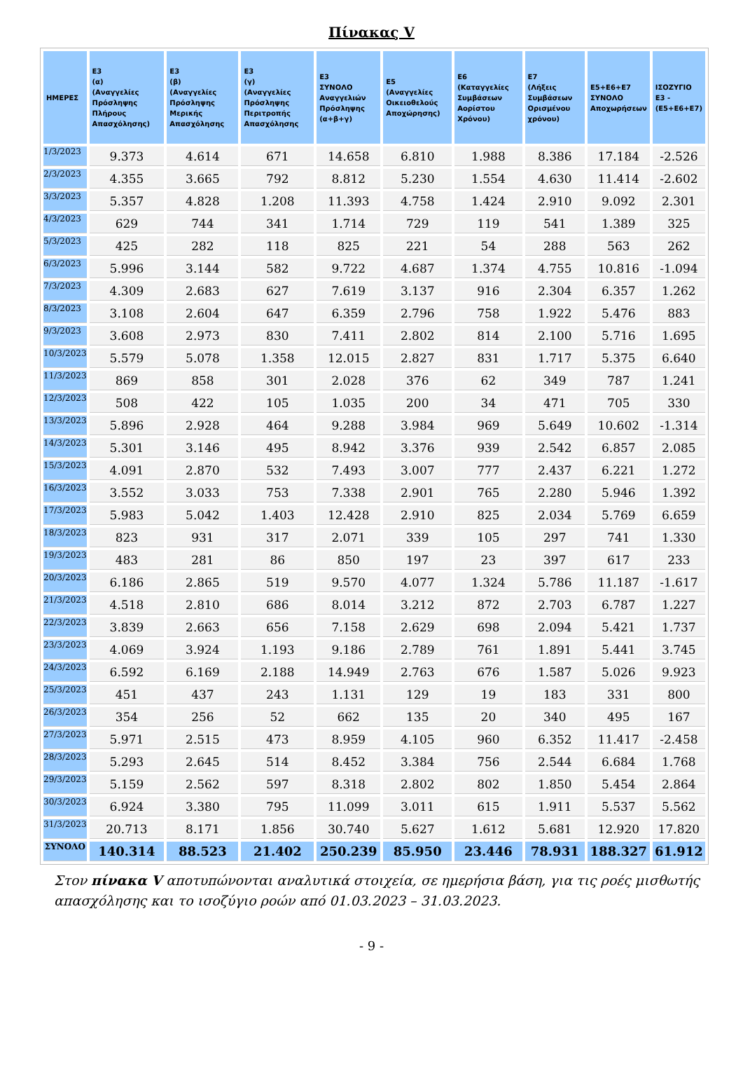Πίνακας V
| ΗΜΕΡΕΣ | Ε3 (α) (Αναγγελίες Πρόσληψης Πλήρους Απασχόλησης) | Ε3 (β) (Αναγγελίες Πρόσληψης Μερικής Απασχόλησης | Ε3 (γ) (Αναγγελίες Πρόσληψης Περιτροπής Απασχόλησης | Ε3 ΣΥΝΟΛΟ Αναγγελιών Πρόσληψης (α+β+γ) | Ε5 (Αναγγελίες Οικειοθελούς Αποχώρησης) | Ε6 (Καταγγελίες Συμβάσεων Αορίστου Χρόνου) | Ε7 (Λήξεις Συμβάσεων Ορισμένου χρόνου) | Ε5+Ε6+Ε7 ΣΥΝΟΛΟ Αποχωρήσεων | ΙΣΟΖΥΓΙΟ Ε3 - (Ε5+Ε6+Ε7) |
| --- | --- | --- | --- | --- | --- | --- | --- | --- | --- |
| 1/3/2023 | 9.373 | 4.614 | 671 | 14.658 | 6.810 | 1.988 | 8.386 | 17.184 | -2.526 |
| 2/3/2023 | 4.355 | 3.665 | 792 | 8.812 | 5.230 | 1.554 | 4.630 | 11.414 | -2.602 |
| 3/3/2023 | 5.357 | 4.828 | 1.208 | 11.393 | 4.758 | 1.424 | 2.910 | 9.092 | 2.301 |
| 4/3/2023 | 629 | 744 | 341 | 1.714 | 729 | 119 | 541 | 1.389 | 325 |
| 5/3/2023 | 425 | 282 | 118 | 825 | 221 | 54 | 288 | 563 | 262 |
| 6/3/2023 | 5.996 | 3.144 | 582 | 9.722 | 4.687 | 1.374 | 4.755 | 10.816 | -1.094 |
| 7/3/2023 | 4.309 | 2.683 | 627 | 7.619 | 3.137 | 916 | 2.304 | 6.357 | 1.262 |
| 8/3/2023 | 3.108 | 2.604 | 647 | 6.359 | 2.796 | 758 | 1.922 | 5.476 | 883 |
| 9/3/2023 | 3.608 | 2.973 | 830 | 7.411 | 2.802 | 814 | 2.100 | 5.716 | 1.695 |
| 10/3/2023 | 5.579 | 5.078 | 1.358 | 12.015 | 2.827 | 831 | 1.717 | 5.375 | 6.640 |
| 11/3/2023 | 869 | 858 | 301 | 2.028 | 376 | 62 | 349 | 787 | 1.241 |
| 12/3/2023 | 508 | 422 | 105 | 1.035 | 200 | 34 | 471 | 705 | 330 |
| 13/3/2023 | 5.896 | 2.928 | 464 | 9.288 | 3.984 | 969 | 5.649 | 10.602 | -1.314 |
| 14/3/2023 | 5.301 | 3.146 | 495 | 8.942 | 3.376 | 939 | 2.542 | 6.857 | 2.085 |
| 15/3/2023 | 4.091 | 2.870 | 532 | 7.493 | 3.007 | 777 | 2.437 | 6.221 | 1.272 |
| 16/3/2023 | 3.552 | 3.033 | 753 | 7.338 | 2.901 | 765 | 2.280 | 5.946 | 1.392 |
| 17/3/2023 | 5.983 | 5.042 | 1.403 | 12.428 | 2.910 | 825 | 2.034 | 5.769 | 6.659 |
| 18/3/2023 | 823 | 931 | 317 | 2.071 | 339 | 105 | 297 | 741 | 1.330 |
| 19/3/2023 | 483 | 281 | 86 | 850 | 197 | 23 | 397 | 617 | 233 |
| 20/3/2023 | 6.186 | 2.865 | 519 | 9.570 | 4.077 | 1.324 | 5.786 | 11.187 | -1.617 |
| 21/3/2023 | 4.518 | 2.810 | 686 | 8.014 | 3.212 | 872 | 2.703 | 6.787 | 1.227 |
| 22/3/2023 | 3.839 | 2.663 | 656 | 7.158 | 2.629 | 698 | 2.094 | 5.421 | 1.737 |
| 23/3/2023 | 4.069 | 3.924 | 1.193 | 9.186 | 2.789 | 761 | 1.891 | 5.441 | 3.745 |
| 24/3/2023 | 6.592 | 6.169 | 2.188 | 14.949 | 2.763 | 676 | 1.587 | 5.026 | 9.923 |
| 25/3/2023 | 451 | 437 | 243 | 1.131 | 129 | 19 | 183 | 331 | 800 |
| 26/3/2023 | 354 | 256 | 52 | 662 | 135 | 20 | 340 | 495 | 167 |
| 27/3/2023 | 5.971 | 2.515 | 473 | 8.959 | 4.105 | 960 | 6.352 | 11.417 | -2.458 |
| 28/3/2023 | 5.293 | 2.645 | 514 | 8.452 | 3.384 | 756 | 2.544 | 6.684 | 1.768 |
| 29/3/2023 | 5.159 | 2.562 | 597 | 8.318 | 2.802 | 802 | 1.850 | 5.454 | 2.864 |
| 30/3/2023 | 6.924 | 3.380 | 795 | 11.099 | 3.011 | 615 | 1.911 | 5.537 | 5.562 |
| 31/3/2023 | 20.713 | 8.171 | 1.856 | 30.740 | 5.627 | 1.612 | 5.681 | 12.920 | 17.820 |
| ΣΥΝΟΛΟ | 140.314 | 88.523 | 21.402 | 250.239 | 85.950 | 23.446 | 78.931 | 188.327 | 61.912 |
Στον πίνακα V αποτυπώνονται αναλυτικά στοιχεία, σε ημερήσια βάση, για τις ροές μισθωτής απασχόλησης και το ισοζύγιο ροών από 01.03.2023 – 31.03.2023.
- 9 -